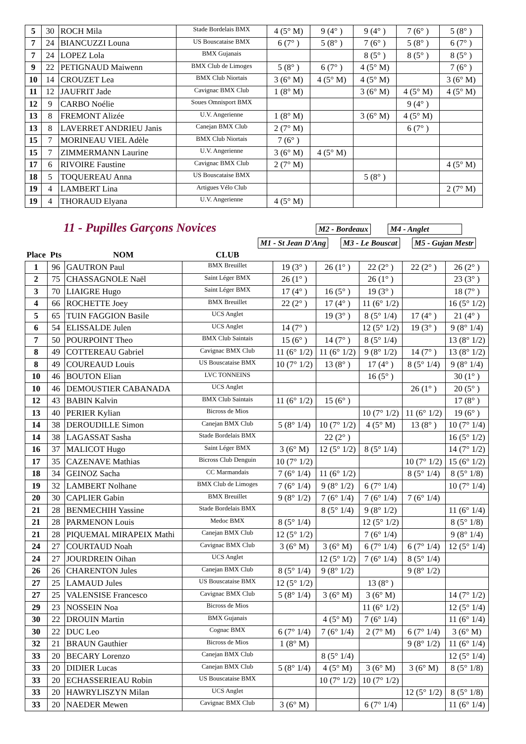| 5 | 30 | ROCH Mila | Stade Bordelais BMX | 4 (5° M) | 9 (4° ) | 9 (4° ) | 7 (6° ) | 5 (8° ) |
| 7 | 24 | BIANCUZZI Louna | US Bouscataise BMX | 6 (7° ) | 5 (8° ) | 7 (6° ) | 5 (8° ) | 6 (7° ) |
| 7 | 24 | LOPEZ Lola | BMX Gujanais | | | 8 (5° ) | 8 (5° ) | 8 (5° ) |
| 9 | 22 | PETIGNAUD Maiwenn | BMX Club de Limoges | 5 (8° ) | 6 (7° ) | 4 (5° M) | | 7 (6° ) |
| 10 | 14 | CROUZET Lea | BMX Club Niortais | 3 (6° M) | 4 (5° M) | 4 (5° M) | | 3 (6° M) |
| 11 | 12 | JAUFRIT Jade | Cavignac BMX Club | 1 (8° M) | | 3 (6° M) | 4 (5° M) | 4 (5° M) |
| 12 | 9 | CARBO Noélie | Soues Omnisport BMX | | | | 9 (4° ) | |
| 13 | 8 | FREMONT Alizée | U.V. Angerienne | 1 (8° M) | | 3 (6° M) | 4 (5° M) | |
| 13 | 8 | LAVERRET ANDRIEU Janis | Canejan BMX Club | 2 (7° M) | | | 6 (7° ) | |
| 15 | 7 | MORINEAU VIEL Adèle | BMX Club Niortais | 7 (6° ) | | | | |
| 15 | 7 | ZIMMERMANN Laurine | U.V. Angerienne | 3 (6° M) | 4 (5° M) | | | |
| 17 | 6 | RIVOIRE Faustine | Cavignac BMX Club | 2 (7° M) | | | | 4 (5° M) |
| 18 | 5 | TOQUEREAU Anna | US Bouscataise BMX | | | 5 (8° ) | | |
| 19 | 4 | LAMBERT Lina | Artigues Vélo Club | | | | | 2 (7° M) |
| 19 | 4 | THORAUD Elyana | U.V. Angerienne | 4 (5° M) | | | | |
11 - Pupilles Garçons Novices
M2 - Bordeaux M4 - Anglet
M1 - St Jean D'Ang M3 - Le Bouscat M5 - Gujan Mestr
| Place | Pts | NOM | CLUB | | | | | |
| --- | --- | --- | --- | --- | --- | --- | --- | --- |
| 1 | 96 | GAUTRON Paul | BMX Breuillet | 19 (3° ) | 26 (1° ) | 22 (2° ) | 22 (2° ) | 26 (2° ) |
| 2 | 75 | CHASSAGNOLE Naël | Saint Léger BMX | 26 (1° ) | | 26 (1° ) | | 23 (3° ) |
| 3 | 70 | LIAIGRE Hugo | Saint Léger BMX | 17 (4° ) | 16 (5° ) | 19 (3° ) | | 18 (7° ) |
| 4 | 66 | ROCHETTE Joey | BMX Breuillet | 22 (2° ) | 17 (4° ) | 11 (6° 1/2) | | 16 (5° 1/2) |
| 5 | 65 | TUIN FAGGION Basile | UCS Anglet | | 19 (3° ) | 8 (5° 1/4) | 17 (4° ) | 21 (4° ) |
| 6 | 54 | ELISSALDE Julen | UCS Anglet | 14 (7° ) | | 12 (5° 1/2) | 19 (3° ) | 9 (8° 1/4) |
| 7 | 50 | POURPOINT Theo | BMX Club Saintais | 15 (6° ) | 14 (7° ) | 8 (5° 1/4) | | 13 (8° 1/2) |
| 8 | 49 | COTTEREAU Gabriel | Cavignac BMX Club | 11 (6° 1/2) | 11 (6° 1/2) | 9 (8° 1/2) | 14 (7° ) | 13 (8° 1/2) |
| 8 | 49 | COUREAUD Louis | US Bouscataise BMX | 10 (7° 1/2) | 13 (8° ) | 17 (4° ) | 8 (5° 1/4) | 9 (8° 1/4) |
| 10 | 46 | BOUTON Elian | LVC TONNEINS | | | 16 (5° ) | | 30 (1° ) |
| 10 | 46 | DEMOUSTIER CABANADA | UCS Anglet | | | | 26 (1° ) | 20 (5° ) |
| 12 | 43 | BABIN Kalvin | BMX Club Saintais | 11 (6° 1/2) | 15 (6° ) | | | 17 (8° ) |
| 13 | 40 | PERIER Kylian | Bicross de Mios | | | 10 (7° 1/2) | 11 (6° 1/2) | 19 (6° ) |
| 14 | 38 | DEROUDILLE Simon | Canejan BMX Club | 5 (8° 1/4) | 10 (7° 1/2) | 4 (5° M) | 13 (8° ) | 10 (7° 1/4) |
| 14 | 38 | LAGASSAT Sasha | Stade Bordelais BMX | | 22 (2° ) | | | 16 (5° 1/2) |
| 16 | 37 | MALICOT Hugo | Saint Léger BMX | 3 (6° M) | 12 (5° 1/2) | 8 (5° 1/4) | | 14 (7° 1/2) |
| 17 | 35 | CAZENAVE Mathias | Bicross Club Denguin | 10 (7° 1/2) | | | 10 (7° 1/2) | 15 (6° 1/2) |
| 18 | 34 | GEINOZ Sacha | CC Marmandais | 7 (6° 1/4) | 11 (6° 1/2) | | 8 (5° 1/4) | 8 (5° 1/8) |
| 19 | 32 | LAMBERT Nolhane | BMX Club de Limoges | 7 (6° 1/4) | 9 (8° 1/2) | 6 (7° 1/4) | | 10 (7° 1/4) |
| 20 | 30 | CAPLIER Gabin | BMX Breuillet | 9 (8° 1/2) | 7 (6° 1/4) | 7 (6° 1/4) | 7 (6° 1/4) | |
| 21 | 28 | BENMECHIH Yassine | Stade Bordelais BMX | | 8 (5° 1/4) | 9 (8° 1/2) | | 11 (6° 1/4) |
| 21 | 28 | PARMENON Louis | Medoc BMX | 8 (5° 1/4) | | 12 (5° 1/2) | | 8 (5° 1/8) |
| 21 | 28 | PIQUEMAL MIRAPEIX Mathi | Canejan BMX Club | 12 (5° 1/2) | | 7 (6° 1/4) | | 9 (8° 1/4) |
| 24 | 27 | COURTAUD Noah | Cavignac BMX Club | 3 (6° M) | 3 (6° M) | 6 (7° 1/4) | 6 (7° 1/4) | 12 (5° 1/4) |
| 24 | 27 | JOURDREIN Oihan | UCS Anglet | | 12 (5° 1/2) | 7 (6° 1/4) | 8 (5° 1/4) | |
| 26 | 26 | CHARENTON Jules | Canejan BMX Club | 8 (5° 1/4) | 9 (8° 1/2) | | 9 (8° 1/2) | |
| 27 | 25 | LAMAUD Jules | US Bouscataise BMX | 12 (5° 1/2) | | 13 (8° ) | | |
| 27 | 25 | VALENSISE Francesco | Cavignac BMX Club | 5 (8° 1/4) | 3 (6° M) | 3 (6° M) | | 14 (7° 1/2) |
| 29 | 23 | NOSSEIN Noa | Bicross de Mios | | | 11 (6° 1/2) | | 12 (5° 1/4) |
| 30 | 22 | DROUIN Martin | BMX Gujanais | | 4 (5° M) | 7 (6° 1/4) | | 11 (6° 1/4) |
| 30 | 22 | DUC Leo | Cognac BMX | 6 (7° 1/4) | 7 (6° 1/4) | 2 (7° M) | 6 (7° 1/4) | 3 (6° M) |
| 32 | 21 | BRAUN Gauthier | Bicross de Mios | 1 (8° M) | | | 9 (8° 1/2) | 11 (6° 1/4) |
| 33 | 20 | BECARY Lorenzo | Canejan BMX Club | | 8 (5° 1/4) | | | 12 (5° 1/4) |
| 33 | 20 | DIDIER Lucas | Canejan BMX Club | 5 (8° 1/4) | 4 (5° M) | 3 (6° M) | 3 (6° M) | 8 (5° 1/8) |
| 33 | 20 | ECHASSERIEAU Robin | US Bouscataise BMX | | 10 (7° 1/2) | 10 (7° 1/2) | | |
| 33 | 20 | HAWRYLISZYN Milan | UCS Anglet | | | | 12 (5° 1/2) | 8 (5° 1/8) |
| 33 | 20 | NAEDER Mewen | Cavignac BMX Club | 3 (6° M) | | 6 (7° 1/4) | | 11 (6° 1/4) |